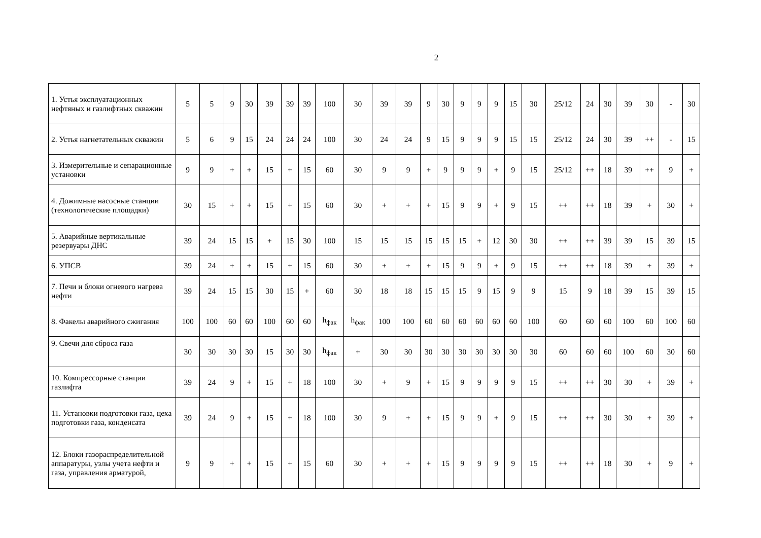2
| 1. Устья эксплуатационных нефтяных и газлифтных скважин | 5 | 5 | 9 | 30 | 39 | 39 | 39 | 100 | 30 | 39 | 39 | 9 | 30 | 9 | 9 | 9 | 15 | 30 | 25/12 | 24 | 30 | 39 | 30 | - | 30 |
| 2. Устья нагнетательных скважин | 5 | 6 | 9 | 15 | 24 | 24 | 24 | 100 | 30 | 24 | 24 | 9 | 15 | 9 | 9 | 9 | 15 | 15 | 25/12 | 24 | 30 | 39 | ++ | - | 15 |
| 3. Измерительные и сепарационные установки | 9 | 9 | + | + | 15 | + | 15 | 60 | 30 | 9 | 9 | + | 9 | 9 | 9 | + | 9 | 15 | 25/12 | ++ | 18 | 39 | ++ | 9 | + |
| 4. Дожимные насосные станции (технологические площадки) | 30 | 15 | + | + | 15 | + | 15 | 60 | 30 | + | + | + | 15 | 9 | 9 | + | 9 | 15 | ++ | ++ | 18 | 39 | + | 30 | + |
| 5. Аварийные вертикальные резервуары ДНС | 39 | 24 | 15 | 15 | + | 15 | 30 | 100 | 15 | 15 | 15 | 15 | 15 | 15 | + | 12 | 30 | 30 | ++ | ++ | 39 | 39 | 15 | 39 | 15 |
| 6. УПСВ | 39 | 24 | + | + | 15 | + | 15 | 60 | 30 | + | + | + | 15 | 9 | 9 | + | 9 | 15 | ++ | ++ | 18 | 39 | + | 39 | + |
| 7. Печи и блоки огневого нагрева нефти | 39 | 24 | 15 | 15 | 30 | 15 | + | 60 | 30 | 18 | 18 | 15 | 15 | 15 | 9 | 15 | 9 | 9 | 15 | 9 | 18 | 39 | 15 | 39 | 15 |
| 8. Факелы аварийного сжигания | 100 | 100 | 60 | 60 | 100 | 60 | 60 | h<sub>фак</sub> | h<sub>фак</sub> | 100 | 100 | 60 | 60 | 60 | 60 | 60 | 60 | 100 | 60 | 60 | 60 | 100 | 60 | 100 | 60 |
| 9. Свечи для сброса газа | 30 | 30 | 30 | 30 | 15 | 30 | 30 | h<sub>фак</sub> | + | 30 | 30 | 30 | 30 | 30 | 30 | 30 | 30 | 30 | 60 | 60 | 60 | 100 | 60 | 30 | 60 |
| 10. Компрессорные станции газлифта | 39 | 24 | 9 | + | 15 | + | 18 | 100 | 30 | + | 9 | + | 15 | 9 | 9 | 9 | 9 | 15 | ++ | ++ | 30 | 30 | + | 39 | + |
| 11. Установки подготовки газа, цеха подготовки газа, конденсата | 39 | 24 | 9 | + | 15 | + | 18 | 100 | 30 | 9 | + | + | 15 | 9 | 9 | + | 9 | 15 | ++ | ++ | 30 | 30 | + | 39 | + |
| 12. Блоки газораспределительной аппаратуры, узлы учета нефти и газа, управления арматурой, | 9 | 9 | + | + | 15 | + | 15 | 60 | 30 | + | + | + | 15 | 9 | 9 | 9 | 9 | 15 | ++ | ++ | 18 | 30 | + | 9 | + |